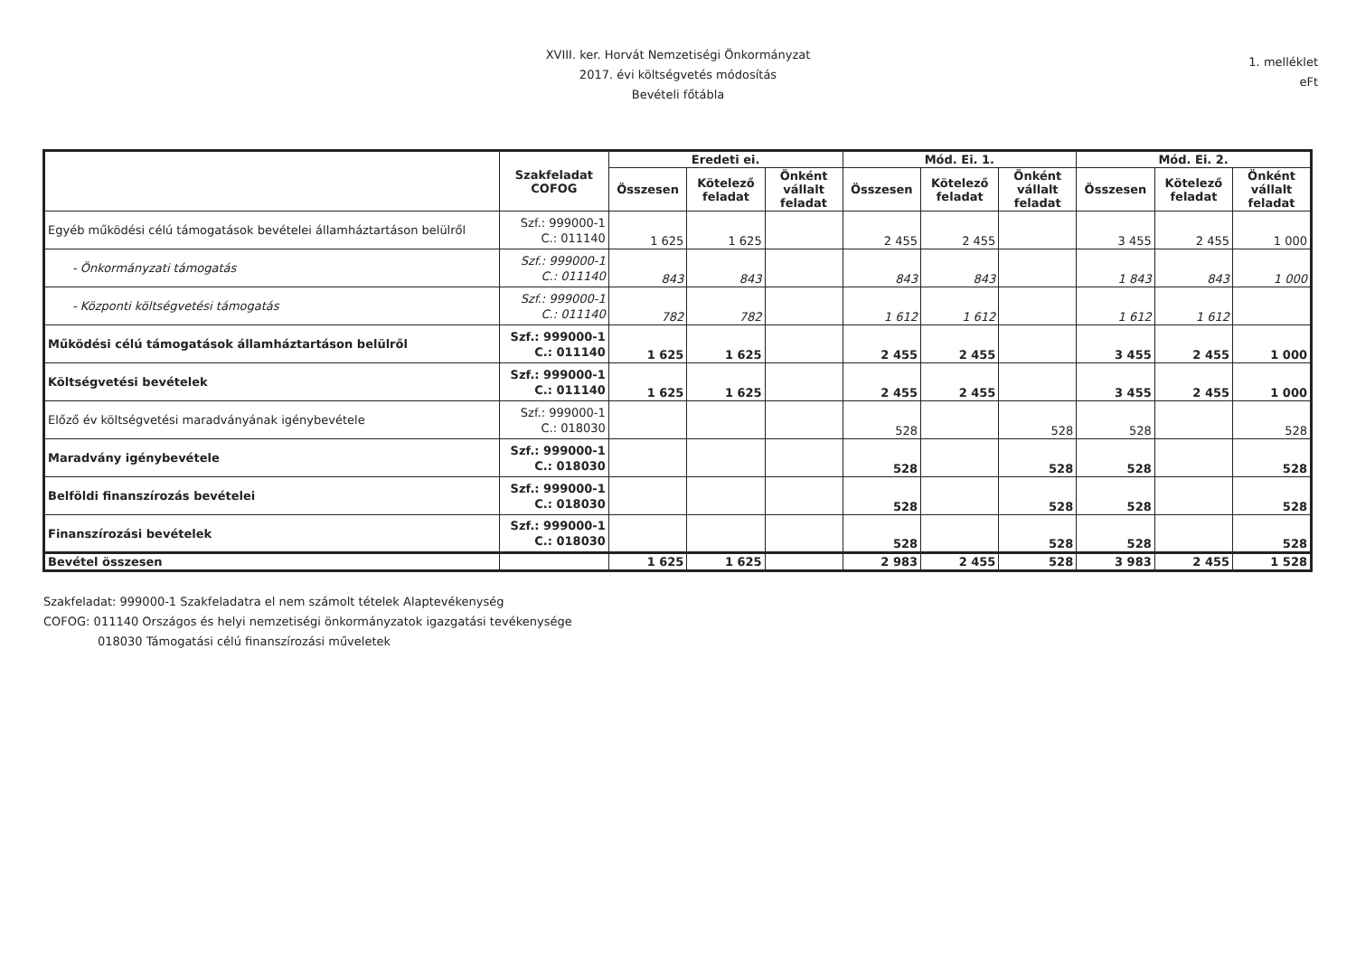XVIII. ker. Horvát Nemzetiségi Önkormányzat
2017. évi költségvetés módosítás
Bevételi főtábla
1. melléklet
eFt
| | Szakfeladat COFOG | Eredeti ei. | | | Mód. Ei. 1. | | | Mód. Ei. 2. | | |
| --- | --- | --- | --- | --- | --- | --- | --- | --- | --- | --- |
| | | Összesen | Kötelező feladat | Önként vállalt feladat | Összesen | Kötelező feladat | Önként vállalt feladat | Összesen | Kötelező feladat | Önként vállalt feladat |
| Egyéb működési célú támogatások bevételei államháztartáson belülről | Szf.: 999000-1 C.: 011140 | 1 625 | 1 625 | | 2 455 | 2 455 | | 3 455 | 2 455 | 1 000 |
| - Önkormányzati támogatás | Szf.: 999000-1 C.: 011140 | 843 | 843 | | 843 | 843 | | 1 843 | 843 | 1 000 |
| - Központi költségvetési támogatás | Szf.: 999000-1 C.: 011140 | 782 | 782 | | 1 612 | 1 612 | | 1 612 | 1 612 | |
| Működési célú támogatások államháztartáson belülről | Szf.: 999000-1 C.: 011140 | 1 625 | 1 625 | | 2 455 | 2 455 | | 3 455 | 2 455 | 1 000 |
| Költségvetési bevételek | Szf.: 999000-1 C.: 011140 | 1 625 | 1 625 | | 2 455 | 2 455 | | 3 455 | 2 455 | 1 000 |
| Előző év költségvetési maradványának igénybevétele | Szf.: 999000-1 C.: 018030 | | | | 528 | | 528 | 528 | | 528 |
| Maradvány igénybevétele | Szf.: 999000-1 C.: 018030 | | | | 528 | | 528 | 528 | | 528 |
| Belföldi finanszírozás bevételei | Szf.: 999000-1 C.: 018030 | | | | 528 | | 528 | 528 | | 528 |
| Finanszírozási bevételek | Szf.: 999000-1 C.: 018030 | | | | 528 | | 528 | 528 | | 528 |
| Bevétel összesen | | 1 625 | 1 625 | | 2 983 | 2 455 | 528 | 3 983 | 2 455 | 1 528 |
Szakfeladat: 999000-1 Szakfeladatra el nem számolt tételek Alaptevékenység
COFOG: 011140 Országos és helyi nemzetiségi önkormányzatok igazgatási tevékenysége
018030 Támogatási célú finanszírozási műveletek